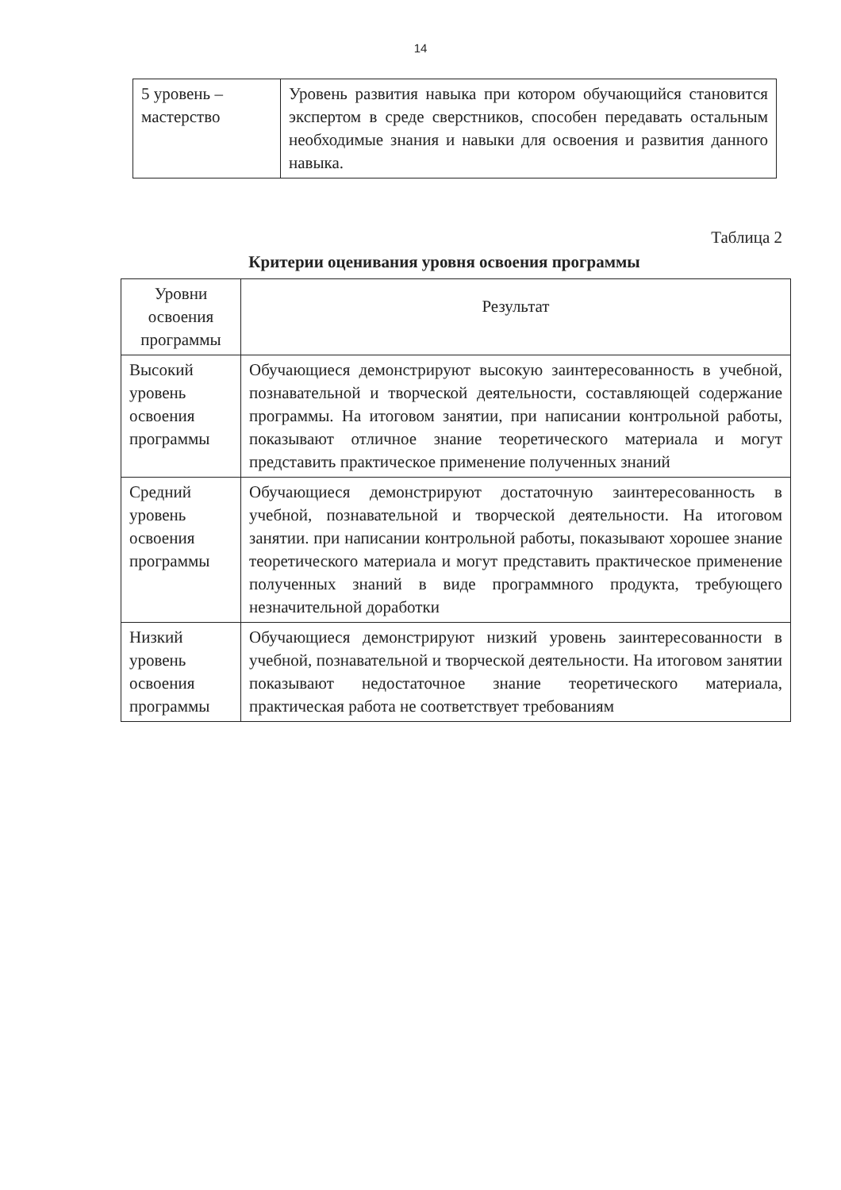14
| 5 уровень – мастерство | Уровень развития навыка при котором обучающийся становится экспертом в среде сверстников, способен передавать остальным необходимые знания и навыки для освоения и развития данного навыка. |
Таблица 2
Критерии оценивания уровня освоения программы
| Уровни освоения программы | Результат |
| --- | --- |
| Высокий уровень освоения программы | Обучающиеся демонстрируют высокую заинтересованность в учебной, познавательной и творческой деятельности, составляющей содержание программы. На итоговом занятии, при написании контрольной работы, показывают отличное знание теоретического материала и могут представить практическое применение полученных знаний |
| Средний уровень освоения программы | Обучающиеся демонстрируют достаточную заинтересованность в учебной, познавательной и творческой деятельности. На итоговом занятии. при написании контрольной работы, показывают хорошее знание теоретического материала и могут представить практическое применение полученных знаний в виде программного продукта, требующего незначительной доработки |
| Низкий уровень освоения программы | Обучающиеся демонстрируют низкий уровень заинтересованности в учебной, познавательной и творческой деятельности. На итоговом занятии показывают недостаточное знание теоретического материала, практическая работа не соответствует требованиям |